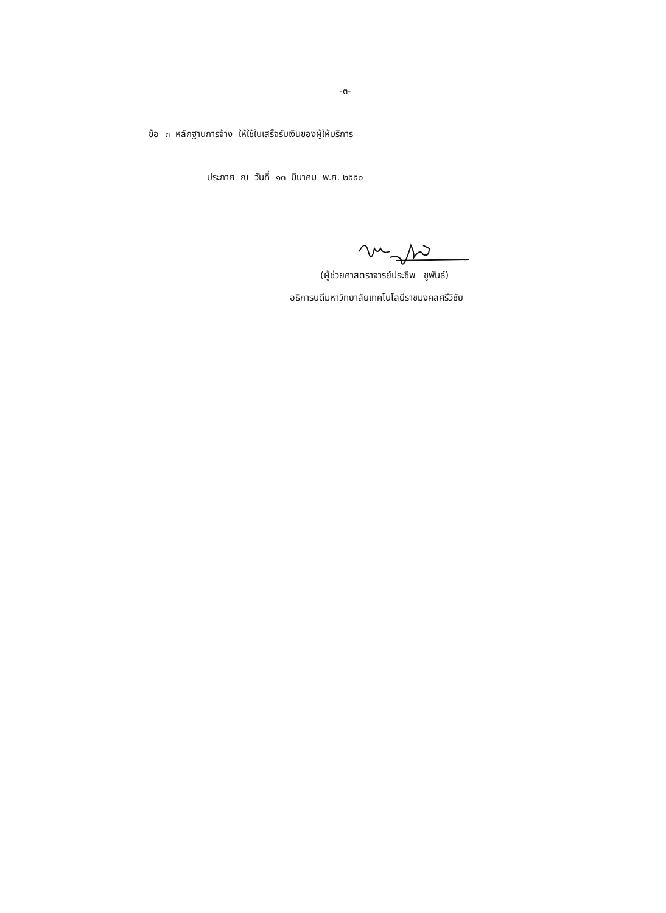-๓-
ข้อ ๓ หลักฐานการจ้าง ให้ใช้ใบเสร็จรับเงินของผู้ให้บริการ
ประกาศ ณ วันที่ ๑๓ มีนาคม พ.ศ. ๒๕๕๐
(ผู้ช่วยศาสตราจารย์ประชีพ ชูพันธ์)
อธิการบดีมหาวิทยาลัยเทคโนโลยีราชมงคลศรีวิชัย